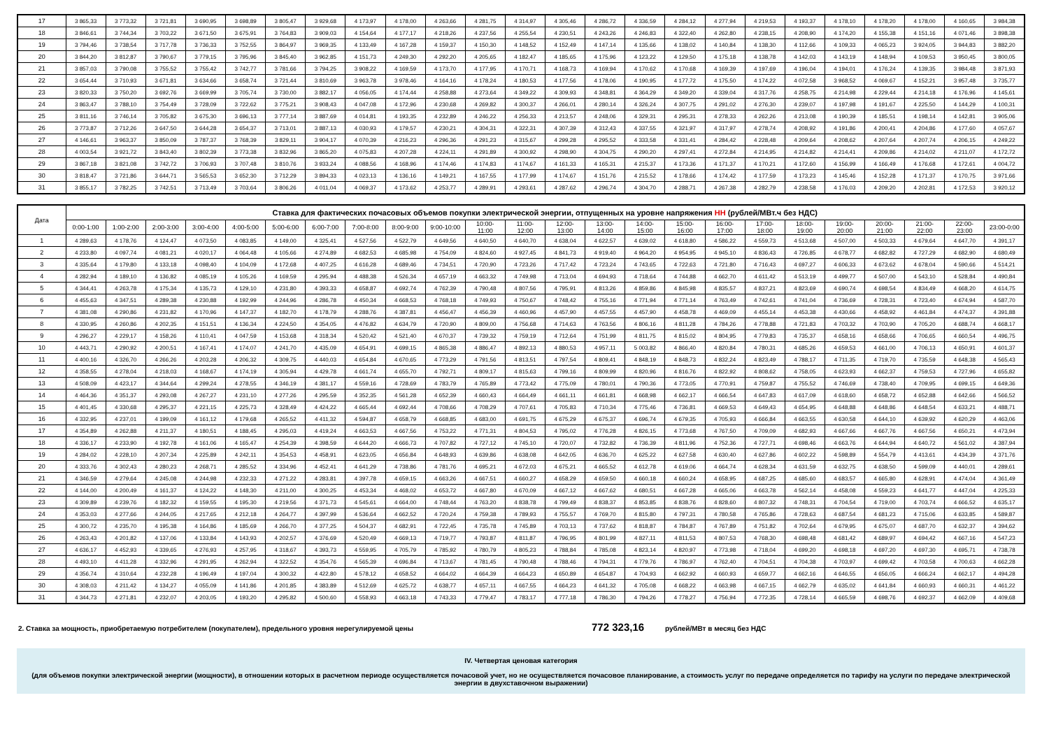| 17 | 3 865,33 | 3 773,32 | 3 721,81 | 3 690,95 | 3 698,89 | 3 805,47 | 3 929,68 | 4 173,97 | 4 178,00 | 4 263,66 | 4 281,75 | 4 314,97 | 4 305,46 | 4 286,72 | 4 336,59 | 4 284,12 | 4 277,94 | 4 219,53 | 4 193,37 | 4 178,10 | 4 178,20 | 4 178,00 | 4 160,65 | 3 984,38 |
| 18 | 3 846,61 | 3 744,34 | 3 703,22 | 3 671,50 | 3 675,91 | 3 764,83 | 3 909,03 | 4 154,64 | 4 177,17 | 4 218,26 | 4 237,56 | 4 255,54 | 4 230,51 | 4 243,26 | 4 246,83 | 4 322,40 | 4 262,80 | 4 238,15 | 4 208,90 | 4 174,20 | 4 155,38 | 4 151,16 | 4 071,46 | 3 898,38 |
| 19 | 3 794,46 | 3 738,54 | 3 717,78 | 3 736,33 | 3 752,55 | 3 864,97 | 3 969,35 | 4 133,49 | 4 167,28 | 4 159,37 | 4 150,30 | 4 148,52 | 4 152,49 | 4 147,14 | 4 135,66 | 4 138,02 | 4 140,84 | 4 138,30 | 4 112,66 | 4 109,33 | 4 065,23 | 3 924,05 | 3 944,83 | 3 882,20 |
| 20 | 3 844,20 | 3 812,87 | 3 790,67 | 3 779,15 | 3 795,96 | 3 845,40 | 3 962,85 | 4 151,73 | 4 249,30 | 4 292,20 | 4 205,65 | 4 182,47 | 4 185,65 | 4 175,96 | 4 123,22 | 4 129,50 | 4 175,18 | 4 138,78 | 4 142,03 | 4 143,19 | 4 148,94 | 4 109,53 | 3 950,45 | 3 800,05 |
| 21 | 3 857,03 | 3 790,08 | 3 755,52 | 3 755,42 | 3 742,77 | 3 781,66 | 3 794,25 | 3 908,22 | 4 169,59 | 4 173,70 | 4 177,95 | 4 170,71 | 4 168,73 | 4 169,94 | 4 170,62 | 4 170,68 | 4 169,39 | 4 197,69 | 4 196,04 | 4 194,01 | 4 176,24 | 4 139,35 | 3 984,48 | 3 871,93 |
| 22 | 3 654,44 | 3 710,93 | 3 671,81 | 3 634,66 | 3 658,74 | 3 721,44 | 3 810,69 | 3 963,78 | 3 978,46 | 4 164,16 | 4 178,24 | 4 180,53 | 4 177,56 | 4 178,06 | 4 190,95 | 4 177,72 | 4 175,50 | 4 174,22 | 4 072,58 | 3 968,52 | 4 069,67 | 4 152,21 | 3 957,48 | 3 735,77 |
| 23 | 3 820,33 | 3 750,20 | 3 692,76 | 3 669,99 | 3 705,74 | 3 730,00 | 3 882,17 | 4 056,05 | 4 174,44 | 4 258,88 | 4 273,64 | 4 349,22 | 4 309,93 | 4 348,81 | 4 364,29 | 4 349,20 | 4 339,04 | 4 317,76 | 4 258,75 | 4 214,98 | 4 229,44 | 4 214,18 | 4 176,96 | 4 145,61 |
| 24 | 3 863,47 | 3 788,10 | 3 754,49 | 3 728,09 | 3 722,62 | 3 775,21 | 3 908,43 | 4 047,08 | 4 172,96 | 4 230,68 | 4 269,82 | 4 300,37 | 4 266,01 | 4 280,14 | 4 326,24 | 4 307,75 | 4 291,02 | 4 276,30 | 4 239,07 | 4 197,98 | 4 191,67 | 4 225,50 | 4 144,29 | 4 100,31 |
| 25 | 3 811,16 | 3 746,14 | 3 705,82 | 3 675,30 | 3 696,13 | 3 777,14 | 3 887,69 | 4 014,81 | 4 193,35 | 4 232,89 | 4 246,22 | 4 256,33 | 4 213,57 | 4 248,06 | 4 329,31 | 4 295,31 | 4 278,33 | 4 262,26 | 4 213,08 | 4 190,39 | 4 185,51 | 4 198,14 | 4 142,81 | 3 905,06 |
| 26 | 3 773,87 | 3 712,26 | 3 647,50 | 3 644,28 | 3 654,37 | 3 713,01 | 3 887,13 | 4 030,93 | 4 179,57 | 4 230,21 | 4 304,31 | 4 322,31 | 4 307,39 | 4 312,43 | 4 337,55 | 4 321,97 | 4 317,97 | 4 278,74 | 4 208,92 | 4 191,86 | 4 200,41 | 4 204,86 | 4 177,60 | 4 057,67 |
| 27 | 4 146,61 | 3 963,37 | 3 850,09 | 3 787,37 | 3 768,39 | 3 829,11 | 3 904,17 | 4 070,39 | 4 216,23 | 4 296,36 | 4 291,23 | 4 315,67 | 4 299,28 | 4 295,52 | 4 333,58 | 4 331,41 | 4 284,42 | 4 228,48 | 4 209,64 | 4 208,62 | 4 207,64 | 4 207,74 | 4 206,15 | 4 249,22 |
| 28 | 4 003,54 | 3 921,72 | 3 843,40 | 3 802,39 | 3 773,38 | 3 832,96 | 3 865,20 | 4 075,83 | 4 207,28 | 4 224,11 | 4 291,89 | 4 300,92 | 4 298,90 | 4 304,75 | 4 290,20 | 4 297,41 | 4 272,84 | 4 214,95 | 4 214,82 | 4 214,41 | 4 209,86 | 4 214,02 | 4 211,07 | 4 172,72 |
| 29 | 3 867,18 | 3 821,08 | 3 742,72 | 3 706,93 | 3 707,48 | 3 810,76 | 3 933,24 | 4 088,56 | 4 168,96 | 4 174,46 | 4 174,83 | 4 174,67 | 4 161,33 | 4 165,31 | 4 215,37 | 4 173,36 | 4 171,37 | 4 170,21 | 4 172,60 | 4 156,99 | 4 166,49 | 4 176,68 | 4 172,61 | 4 004,72 |
| 30 | 3 818,47 | 3 721,86 | 3 644,71 | 3 565,53 | 3 652,30 | 3 712,29 | 3 894,33 | 4 023,13 | 4 136,16 | 4 149,21 | 4 167,55 | 4 177,99 | 4 174,67 | 4 151,76 | 4 215,52 | 4 178,66 | 4 174,42 | 4 177,59 | 4 173,23 | 4 145,46 | 4 152,28 | 4 171,37 | 4 170,75 | 3 971,66 |
| 31 | 3 855,17 | 3 782,25 | 3 742,51 | 3 713,49 | 3 703,64 | 3 806,26 | 4 011,04 | 4 069,37 | 4 173,62 | 4 253,77 | 4 289,91 | 4 293,61 | 4 287,62 | 4 296,74 | 4 304,70 | 4 288,71 | 4 267,38 | 4 282,79 | 4 238,58 | 4 176,03 | 4 209,20 | 4 202,81 | 4 172,53 | 3 920,12 |
| Дата | Ставка для фактических почасовых объемов покупки электрической энергии, отпущенных на уровне напряжения НН (рублей/МВт.ч без НДС) | | | | | | | | | | | | | | | | | | | | | | | |
| --- | --- | --- | --- | --- | --- | --- | --- | --- | --- | --- | --- | --- | --- | --- | --- | --- | --- | --- | --- | --- | --- | --- | --- | --- |
| | 0:00-1:00 | 1:00-2:00 | 2:00-3:00 | 3:00-4:00 | 4:00-5:00 | 5:00-6:00 | 6:00-7:00 | 7:00-8:00 | 8:00-9:00 | 9:00-10:00 | 10:00- 11:00 | 11:00- 12:00 | 12:00- 13:00 | 13:00- 14:00 | 14:00- 15:00 | 15:00- 16:00 | 16:00- 17:00 | 17:00- 18:00 | 18:00- 19:00 | 19:00- 20:00 | 20:00- 21:00 | 21:00- 22:00 | 22:00- 23:00 | 23:00-0:00 |
| 1 | 4 289,63 | 4 178,76 | 4 124,47 | 4 073,50 | 4 083,85 | 4 149,00 | 4 325,41 | 4 527,56 | 4 522,79 | 4 649,56 | 4 640,50 | 4 640,70 | 4 638,04 | 4 622,57 | 4 639,02 | 4 618,80 | 4 586,22 | 4 559,73 | 4 513,68 | 4 507,00 | 4 503,33 | 4 679,64 | 4 647,70 | 4 391,17 |
| 2 | 4 233,80 | 4 097,74 | 4 081,21 | 4 020,17 | 4 064,48 | 4 105,66 | 4 274,89 | 4 682,53 | 4 685,98 | 4 754,09 | 4 824,60 | 4 927,45 | 4 841,73 | 4 919,40 | 4 964,20 | 4 954,95 | 4 945,10 | 4 836,43 | 4 726,85 | 4 678,77 | 4 682,82 | 4 727,29 | 4 682,90 | 4 680,49 |
| 3 | 4 335,64 | 4 179,80 | 4 133,18 | 4 098,40 | 4 104,09 | 4 172,68 | 4 407,25 | 4 616,28 | 4 689,46 | 4 734,51 | 4 720,90 | 4 723,26 | 4 717,42 | 4 723,24 | 4 743,65 | 4 722,63 | 4 721,80 | 4 716,43 | 4 697,27 | 4 606,33 | 4 673,62 | 4 678,04 | 4 590,66 | 4 514,21 |
| 4 | 4 282,94 | 4 189,10 | 4 136,82 | 4 085,19 | 4 105,26 | 4 169,59 | 4 295,94 | 4 488,38 | 4 526,34 | 4 657,19 | 4 663,32 | 4 749,98 | 4 713,04 | 4 694,93 | 4 718,64 | 4 744,88 | 4 662,70 | 4 611,42 | 4 513,19 | 4 499,77 | 4 507,00 | 4 543,10 | 4 528,84 | 4 490,84 |
| 5 | 4 344,41 | 4 263,78 | 4 175,34 | 4 135,73 | 4 129,10 | 4 231,80 | 4 393,33 | 4 658,87 | 4 692,74 | 4 762,39 | 4 790,48 | 4 807,56 | 4 795,91 | 4 813,26 | 4 859,86 | 4 845,98 | 4 835,57 | 4 837,21 | 4 823,69 | 4 690,74 | 4 698,54 | 4 834,49 | 4 668,20 | 4 614,75 |
| 6 | 4 455,63 | 4 347,51 | 4 289,38 | 4 230,88 | 4 192,99 | 4 244,96 | 4 286,78 | 4 450,34 | 4 668,53 | 4 768,18 | 4 749,93 | 4 750,67 | 4 748,42 | 4 755,16 | 4 771,94 | 4 771,14 | 4 763,49 | 4 742,61 | 4 741,04 | 4 736,69 | 4 728,31 | 4 723,40 | 4 674,94 | 4 587,70 |
| 7 | 4 381,08 | 4 290,86 | 4 231,82 | 4 170,96 | 4 147,37 | 4 182,70 | 4 178,79 | 4 288,76 | 4 387,81 | 4 456,47 | 4 456,39 | 4 460,96 | 4 457,90 | 4 457,55 | 4 457,90 | 4 458,78 | 4 469,09 | 4 455,14 | 4 453,38 | 4 430,66 | 4 458,92 | 4 461,84 | 4 474,37 | 4 391,88 |
| 8 | 4 330,95 | 4 260,86 | 4 202,35 | 4 151,51 | 4 136,34 | 4 224,50 | 4 354,05 | 4 476,82 | 4 634,79 | 4 720,90 | 4 809,00 | 4 756,68 | 4 714,63 | 4 763,56 | 4 806,16 | 4 811,28 | 4 784,26 | 4 778,88 | 4 721,83 | 4 703,32 | 4 703,90 | 4 705,20 | 4 688,74 | 4 668,17 |
| 9 | 4 296,27 | 4 229,17 | 4 158,26 | 4 110,41 | 4 047,59 | 4 153,68 | 4 318,34 | 4 520,42 | 4 521,40 | 4 670,37 | 4 739,32 | 4 759,19 | 4 712,64 | 4 751,99 | 4 811,75 | 4 815,02 | 4 804,95 | 4 779,83 | 4 735,37 | 4 658,16 | 4 658,66 | 4 706,65 | 4 660,54 | 4 496,75 |
| 10 | 4 443,71 | 4 290,92 | 4 200,51 | 4 167,41 | 4 174,07 | 4 241,70 | 4 435,09 | 4 654,91 | 4 699,15 | 4 865,38 | 4 886,47 | 4 892,13 | 4 880,53 | 4 957,11 | 5 003,82 | 4 866,40 | 4 820,84 | 4 780,31 | 4 685,26 | 4 659,53 | 4 661,00 | 4 706,13 | 4 650,91 | 4 601,37 |
| 11 | 4 400,16 | 4 326,70 | 4 266,26 | 4 203,28 | 4 206,32 | 4 309,75 | 4 440,03 | 4 654,84 | 4 670,65 | 4 773,29 | 4 791,56 | 4 813,51 | 4 797,54 | 4 809,41 | 4 848,19 | 4 848,73 | 4 832,24 | 4 823,49 | 4 788,17 | 4 711,35 | 4 719,70 | 4 735,59 | 4 648,38 | 4 565,43 |
| 12 | 4 358,55 | 4 278,04 | 4 218,03 | 4 168,67 | 4 174,19 | 4 305,94 | 4 429,78 | 4 661,74 | 4 655,70 | 4 792,71 | 4 809,17 | 4 815,63 | 4 799,16 | 4 809,99 | 4 820,96 | 4 816,76 | 4 822,92 | 4 808,62 | 4 758,05 | 4 623,93 | 4 662,37 | 4 759,53 | 4 727,96 | 4 655,82 |
| 13 | 4 508,09 | 4 423,17 | 4 344,64 | 4 299,24 | 4 278,55 | 4 346,19 | 4 381,17 | 4 559,16 | 4 728,69 | 4 783,79 | 4 765,89 | 4 773,42 | 4 775,09 | 4 780,01 | 4 790,36 | 4 773,05 | 4 770,91 | 4 759,87 | 4 755,52 | 4 746,69 | 4 738,40 | 4 709,95 | 4 699,15 | 4 649,36 |
| 14 | 4 464,36 | 4 351,37 | 4 293,08 | 4 267,27 | 4 231,10 | 4 277,26 | 4 295,59 | 4 352,35 | 4 561,28 | 4 652,39 | 4 660,43 | 4 664,49 | 4 661,11 | 4 661,81 | 4 668,98 | 4 662,17 | 4 666,54 | 4 647,83 | 4 617,09 | 4 618,60 | 4 658,72 | 4 652,88 | 4 642,66 | 4 566,52 |
| 15 | 4 401,45 | 4 330,68 | 4 295,37 | 4 221,15 | 4 225,73 | 4 328,49 | 4 424,22 | 4 665,44 | 4 692,44 | 4 708,66 | 4 708,29 | 4 707,61 | 4 705,83 | 4 710,34 | 4 775,46 | 4 736,81 | 4 669,53 | 4 649,43 | 4 654,95 | 4 648,88 | 4 648,86 | 4 648,54 | 4 633,21 | 4 488,71 |
| 16 | 4 332,95 | 4 237,01 | 4 199,09 | 4 161,12 | 4 179,68 | 4 265,52 | 4 411,32 | 4 594,87 | 4 658,79 | 4 668,85 | 4 683,00 | 4 691,75 | 4 675,29 | 4 675,37 | 4 696,74 | 4 679,35 | 4 705,93 | 4 666,84 | 4 663,55 | 4 630,58 | 4 644,10 | 4 639,92 | 4 620,29 | 4 463,06 |
| 17 | 4 354,89 | 4 262,88 | 4 211,37 | 4 180,51 | 4 188,45 | 4 295,03 | 4 419,24 | 4 663,53 | 4 667,56 | 4 753,22 | 4 771,31 | 4 804,53 | 4 795,02 | 4 776,28 | 4 826,15 | 4 773,68 | 4 767,50 | 4 709,09 | 4 682,93 | 4 667,66 | 4 667,76 | 4 667,56 | 4 650,21 | 4 473,94 |
| 18 | 4 336,17 | 4 233,90 | 4 192,78 | 4 161,06 | 4 165,47 | 4 254,39 | 4 398,59 | 4 644,20 | 4 666,73 | 4 707,82 | 4 727,12 | 4 745,10 | 4 720,07 | 4 732,82 | 4 736,39 | 4 811,96 | 4 752,36 | 4 727,71 | 4 698,46 | 4 663,76 | 4 644,94 | 4 640,72 | 4 561,02 | 4 387,94 |
| 19 | 4 284,02 | 4 228,10 | 4 207,34 | 4 225,89 | 4 242,11 | 4 354,53 | 4 458,91 | 4 623,05 | 4 656,84 | 4 648,93 | 4 639,86 | 4 638,08 | 4 642,05 | 4 636,70 | 4 625,22 | 4 627,58 | 4 630,40 | 4 627,86 | 4 602,22 | 4 598,89 | 4 554,79 | 4 413,61 | 4 434,39 | 4 371,76 |
| 20 | 4 333,76 | 4 302,43 | 4 280,23 | 4 268,71 | 4 285,52 | 4 334,96 | 4 452,41 | 4 641,29 | 4 738,86 | 4 781,76 | 4 695,21 | 4 672,03 | 4 675,21 | 4 665,52 | 4 612,78 | 4 619,06 | 4 664,74 | 4 628,34 | 4 631,59 | 4 632,75 | 4 638,50 | 4 599,09 | 4 440,01 | 4 289,61 |
| 21 | 4 346,59 | 4 279,64 | 4 245,08 | 4 244,98 | 4 232,33 | 4 271,22 | 4 283,81 | 4 397,78 | 4 659,15 | 4 663,26 | 4 667,51 | 4 660,27 | 4 658,29 | 4 659,50 | 4 660,18 | 4 660,24 | 4 658,95 | 4 687,25 | 4 685,60 | 4 683,57 | 4 665,80 | 4 628,91 | 4 474,04 | 4 361,49 |
| 22 | 4 144,00 | 4 200,49 | 4 161,37 | 4 124,22 | 4 148,30 | 4 211,00 | 4 300,25 | 4 453,34 | 4 468,02 | 4 653,72 | 4 667,80 | 4 670,09 | 4 667,12 | 4 667,62 | 4 680,51 | 4 667,28 | 4 665,06 | 4 663,78 | 4 562,14 | 4 458,08 | 4 559,23 | 4 641,77 | 4 447,04 | 4 225,33 |
| 23 | 4 309,89 | 4 239,76 | 4 182,32 | 4 159,55 | 4 195,30 | 4 219,56 | 4 371,73 | 4 545,61 | 4 664,00 | 4 748,44 | 4 763,20 | 4 838,78 | 4 799,49 | 4 838,37 | 4 853,85 | 4 838,76 | 4 828,60 | 4 807,32 | 4 748,31 | 4 704,54 | 4 719,00 | 4 703,74 | 4 666,52 | 4 635,17 |
| 24 | 4 353,03 | 4 277,66 | 4 244,05 | 4 217,65 | 4 212,18 | 4 264,77 | 4 397,99 | 4 536,64 | 4 662,52 | 4 720,24 | 4 759,38 | 4 789,93 | 4 755,57 | 4 769,70 | 4 815,80 | 4 797,31 | 4 780,58 | 4 765,86 | 4 728,63 | 4 687,54 | 4 681,23 | 4 715,06 | 4 633,85 | 4 589,87 |
| 25 | 4 300,72 | 4 235,70 | 4 195,38 | 4 164,86 | 4 185,69 | 4 266,70 | 4 377,25 | 4 504,37 | 4 682,91 | 4 722,45 | 4 735,78 | 4 745,89 | 4 703,13 | 4 737,62 | 4 818,87 | 4 784,87 | 4 767,89 | 4 751,82 | 4 702,64 | 4 679,95 | 4 675,07 | 4 687,70 | 4 632,37 | 4 394,62 |
| 26 | 4 263,43 | 4 201,82 | 4 137,06 | 4 133,84 | 4 143,93 | 4 202,57 | 4 376,69 | 4 520,49 | 4 669,13 | 4 719,77 | 4 793,87 | 4 811,87 | 4 796,95 | 4 801,99 | 4 827,11 | 4 811,53 | 4 807,53 | 4 768,30 | 4 698,48 | 4 681,42 | 4 689,97 | 4 694,42 | 4 667,16 | 4 547,23 |
| 27 | 4 636,17 | 4 452,93 | 4 339,65 | 4 276,93 | 4 257,95 | 4 318,67 | 4 393,73 | 4 559,95 | 4 705,79 | 4 785,92 | 4 780,79 | 4 805,23 | 4 788,84 | 4 785,08 | 4 823,14 | 4 820,97 | 4 773,98 | 4 718,04 | 4 699,20 | 4 698,18 | 4 697,20 | 4 697,30 | 4 695,71 | 4 738,78 |
| 28 | 4 493,10 | 4 411,28 | 4 332,96 | 4 291,95 | 4 262,94 | 4 322,52 | 4 354,76 | 4 565,39 | 4 696,84 | 4 713,67 | 4 781,45 | 4 790,48 | 4 788,46 | 4 794,31 | 4 779,76 | 4 786,97 | 4 762,40 | 4 704,51 | 4 704,38 | 4 703,97 | 4 699,42 | 4 703,58 | 4 700,63 | 4 662,28 |
| 29 | 4 356,74 | 4 310,64 | 4 232,28 | 4 196,49 | 4 197,04 | 4 300,32 | 4 422,80 | 4 578,12 | 4 658,52 | 4 664,02 | 4 664,39 | 4 664,23 | 4 650,89 | 4 654,87 | 4 704,93 | 4 662,92 | 4 660,93 | 4 659,77 | 4 662,16 | 4 646,55 | 4 656,05 | 4 666,24 | 4 662,17 | 4 494,28 |
| 30 | 4 308,03 | 4 211,42 | 4 134,27 | 4 055,09 | 4 141,86 | 4 201,85 | 4 383,89 | 4 512,69 | 4 625,72 | 4 638,77 | 4 657,11 | 4 667,55 | 4 664,23 | 4 641,32 | 4 705,08 | 4 668,22 | 4 663,98 | 4 667,15 | 4 662,79 | 4 635,02 | 4 641,84 | 4 660,93 | 4 660,31 | 4 461,22 |
| 31 | 4 344,73 | 4 271,81 | 4 232,07 | 4 203,05 | 4 193,20 | 4 295,82 | 4 500,60 | 4 558,93 | 4 663,18 | 4 743,33 | 4 779,47 | 4 783,17 | 4 777,18 | 4 786,30 | 4 794,26 | 4 778,27 | 4 756,94 | 4 772,35 | 4 728,14 | 4 665,59 | 4 698,76 | 4 692,37 | 4 662,09 | 4 409,68 |
2. Ставка за мощность, приобретаемую потребителем (покупателем), предельного уровня нерегулируемой цены 772 323,16 рублей/МВт в месяц без НДС
IV. Четвертая ценовая категория
(для объемов покупки электрической энергии (мощности), в отношении которых в расчетном периоде осуществляется почасовой учет, но не осуществляется почасовое планирование, а стоимость услуг по передаче определяется по тарифу на услуги по передаче электрической энергии в двухставочном выражении)